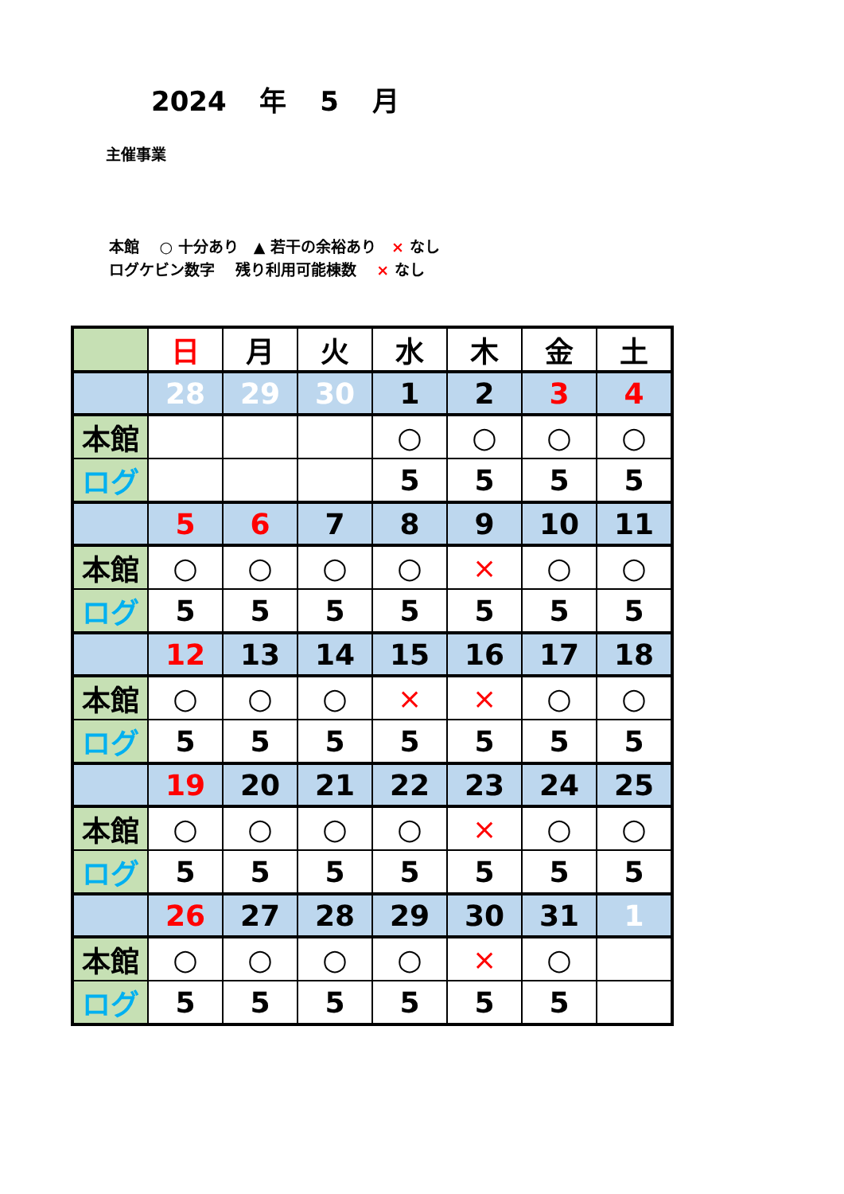2024 年 5 月
主催事業
本館　 ○ 十分あり　▲ 若干の余裕あり　× なし
ログケビン数字　 残り利用可能棟数　 × なし
| | 日 | 月 | 火 | 水 | 木 | 金 | 土 |
| | 28 | 29 | 30 | 1 | 2 | 3 | 4 |
| 本館 | | | | ○ | ○ | ○ | ○ |
| ログ | | | | 5 | 5 | 5 | 5 |
| | 5 | 6 | 7 | 8 | 9 | 10 | 11 |
| 本館 | ○ | ○ | ○ | ○ | × | ○ | ○ |
| ログ | 5 | 5 | 5 | 5 | 5 | 5 | 5 |
| | 12 | 13 | 14 | 15 | 16 | 17 | 18 |
| 本館 | ○ | ○ | ○ | × | × | ○ | ○ |
| ログ | 5 | 5 | 5 | 5 | 5 | 5 | 5 |
| | 19 | 20 | 21 | 22 | 23 | 24 | 25 |
| 本館 | ○ | ○ | ○ | ○ | × | ○ | ○ |
| ログ | 5 | 5 | 5 | 5 | 5 | 5 | 5 |
| | 26 | 27 | 28 | 29 | 30 | 31 | 1 |
| 本館 | ○ | ○ | ○ | ○ | × | ○ | |
| ログ | 5 | 5 | 5 | 5 | 5 | 5 | |